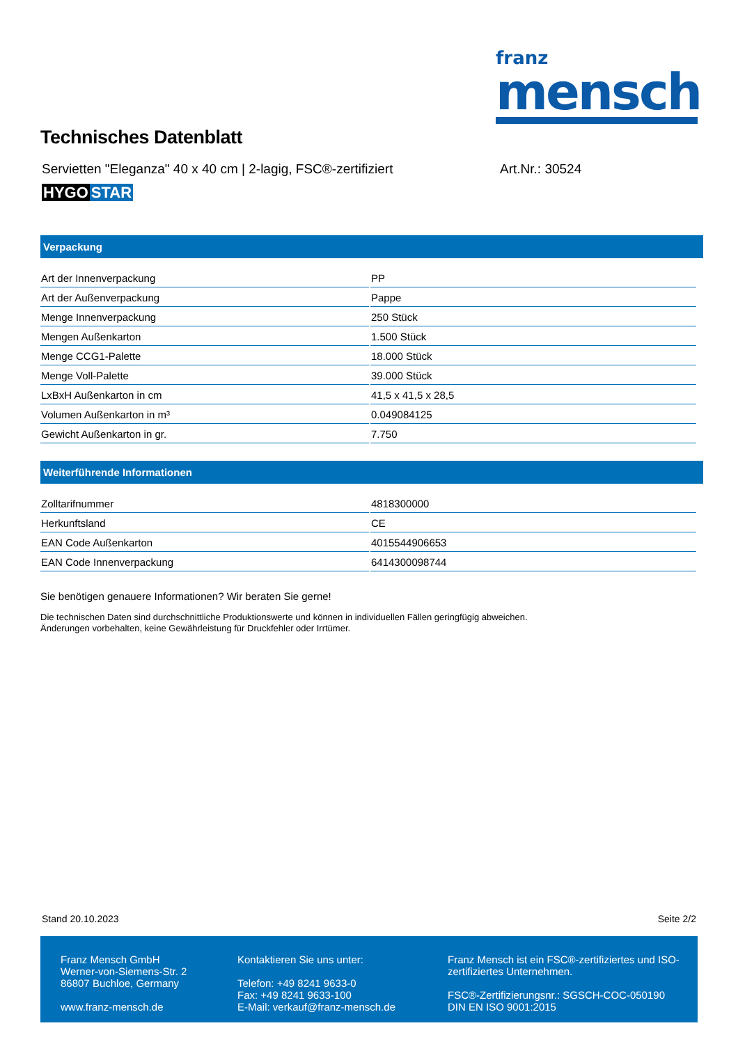franz
mensch
Technisches Datenblatt
Servietten "Eleganza" 40 x 40 cm | 2-lagig, FSC®-zertifiziert Art.Nr.: 30524
HYGO STAR
Verpackung
| Art der Innenverpackung | PP |
| Art der Außenverpackung | Pappe |
| Menge Innenverpackung | 250 Stück |
| Mengen Außenkarton | 1.500 Stück |
| Menge CCG1-Palette | 18.000 Stück |
| Menge Voll-Palette | 39.000 Stück |
| LxBxH Außenkarton in cm | 41,5 x 41,5 x 28,5 |
| Volumen Außenkarton in m³ | 0.049084125 |
| Gewicht Außenkarton in gr. | 7.750 |
Weiterführende Informationen
| Zolltarifnummer | 4818300000 |
| Herkunftsland | CE |
| EAN Code Außenkarton | 4015544906653 |
| EAN Code Innenverpackung | 6414300098744 |
Sie benötigen genauere Informationen? Wir beraten Sie gerne!
Die technischen Daten sind durchschnittliche Produktionswerte und können in individuellen Fällen geringfügig abweichen.
Änderungen vorbehalten, keine Gewährleistung für Druckfehler oder Irrtümer.
Stand 20.10.2023 Seite 2/2
Franz Mensch GmbH
Werner-von-Siemens-Str. 2
86807 Buchloe, Germany
www.franz-mensch.de
Kontaktieren Sie uns unter:
Telefon: +49 8241 9633-0
Fax: +49 8241 9633-100
E-Mail: verkauf@franz-mensch.de
Franz Mensch ist ein FSC®-zertifiziertes und ISO-zertifiziertes Unternehmen.
FSC®-Zertifizierungsnr.: SGSCH-COC-050190
DIN EN ISO 9001:2015